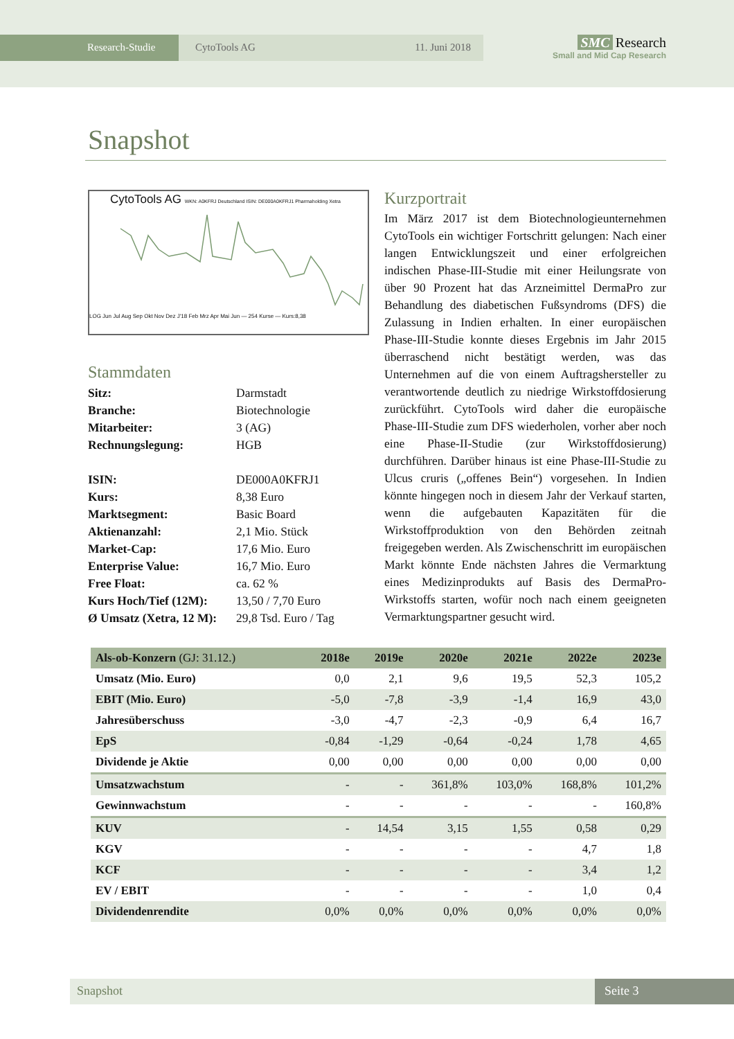Research-Studie CytoTools AG 11. Juni 2018
SMC Research
Small and Mid Cap Research
Snapshot
CytoTools AG WKN: A0KFRJ Deutschland ISIN: DE000A0KFRJ1 Pharmaholding Xetra
LOG Jun Jul Aug Sep Okt Nov Dez J'18 Feb Mrz Apr Mai Jun — 254 Kurse — Kurs:8,38
Stammdaten
| Sitz: | Darmstadt |
| Branche: | Biotechnologie |
| Mitarbeiter: | 3 (AG) |
| Rechnungslegung: | HGB |
| ISIN: | DE000A0KFRJ1 |
| Kurs: | 8,38 Euro |
| Marktsegment: | Basic Board |
| Aktienanzahl: | 2,1 Mio. Stück |
| Market-Cap: | 17,6 Mio. Euro |
| Enterprise Value: | 16,7 Mio. Euro |
| Free Float: | ca. 62 % |
| Kurs Hoch/Tief (12M): | 13,50 / 7,70 Euro |
| Ø Umsatz (Xetra, 12 M): | 29,8 Tsd. Euro / Tag |
Kurzportrait
Im März 2017 ist dem Biotechnologieunternehmen CytoTools ein wichtiger Fortschritt gelungen: Nach einer langen Entwicklungszeit und einer erfolgreichen indischen Phase-III-Studie mit einer Heilungsrate von über 90 Prozent hat das Arzneimittel DermaPro zur Behandlung des diabetischen Fußsyndroms (DFS) die Zulassung in Indien erhalten. In einer europäischen Phase-III-Studie konnte dieses Ergebnis im Jahr 2015 überraschend nicht bestätigt werden, was das Unternehmen auf die von einem Auftragshersteller zu verantwortende deutlich zu niedrige Wirkstoffdosierung zurückführt. CytoTools wird daher die europäische Phase-III-Studie zum DFS wiederholen, vorher aber noch eine Phase-II-Studie (zur Wirkstoffdosierung) durchführen. Darüber hinaus ist eine Phase-III-Studie zu Ulcus cruris („offenes Bein“) vorgesehen. In Indien könnte hingegen noch in diesem Jahr der Verkauf starten, wenn die aufgebauten Kapazitäten für die Wirkstoffproduktion von den Behörden zeitnah freigegeben werden. Als Zwischenschritt im europäischen Markt könnte Ende nächsten Jahres die Vermarktung eines Medizinprodukts auf Basis des DermaPro-Wirkstoffs starten, wofür noch nach einem geeigneten Vermarktungspartner gesucht wird.
| Als-ob-Konzern (GJ: 31.12.) | 2018e | 2019e | 2020e | 2021e | 2022e | 2023e |
| --- | --- | --- | --- | --- | --- | --- |
| Umsatz (Mio. Euro) | 0,0 | 2,1 | 9,6 | 19,5 | 52,3 | 105,2 |
| EBIT (Mio. Euro) | -5,0 | -7,8 | -3,9 | -1,4 | 16,9 | 43,0 |
| Jahresüberschuss | -3,0 | -4,7 | -2,3 | -0,9 | 6,4 | 16,7 |
| EpS | -0,84 | -1,29 | -0,64 | -0,24 | 1,78 | 4,65 |
| Dividende je Aktie | 0,00 | 0,00 | 0,00 | 0,00 | 0,00 | 0,00 |
| Umsatzwachstum | - | - | 361,8% | 103,0% | 168,8% | 101,2% |
| Gewinnwachstum | - | - | - | - | - | 160,8% |
| KUV | - | 14,54 | 3,15 | 1,55 | 0,58 | 0,29 |
| KGV | - | - | - | - | 4,7 | 1,8 |
| KCF | - | - | - | - | 3,4 | 1,2 |
| EV / EBIT | - | - | - | - | 1,0 | 0,4 |
| Dividendenrendite | 0,0% | 0,0% | 0,0% | 0,0% | 0,0% | 0,0% |
Snapshot Seite 3